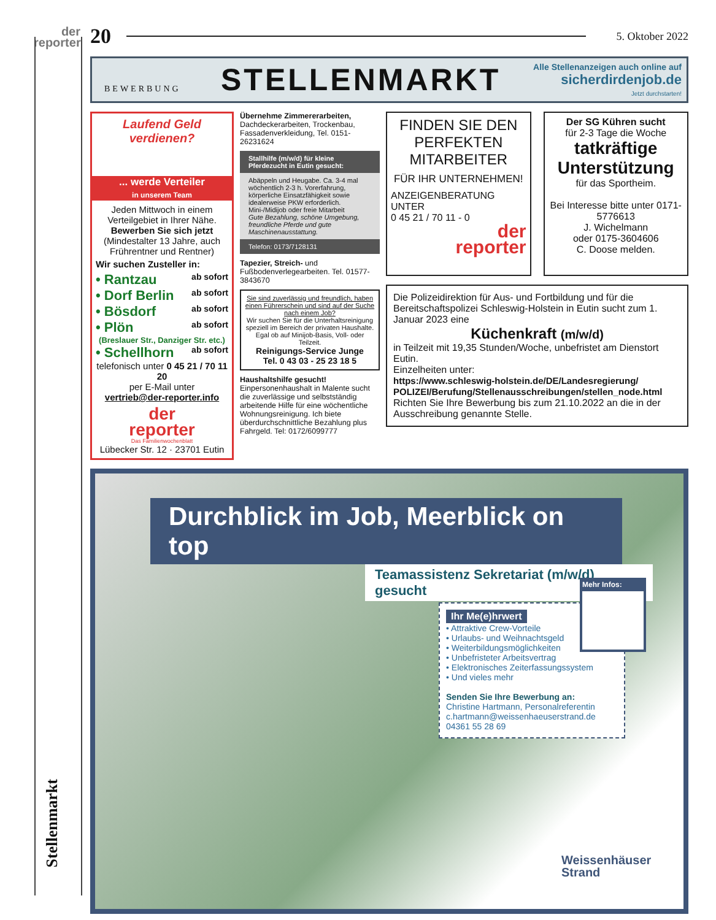der
reporter
Stellenmarkt
20
5. Oktober 2022
BEWERBUNG
STELLENMARKT
Alle Stellenanzeigen auch online auf
sicherdirdenjob.de
Jetzt durchstarten!
Laufend Geld verdienen?
... werde Verteiler
in unserem Team
Jeden Mittwoch in einem Verteilgebiet in Ihrer Nähe.
Bewerben Sie sich jetzt
(Mindestalter 13 Jahre, auch Frührentner und Rentner)
Wir suchen Zusteller in:
• Rantzau ab sofort
• Dorf Berlin ab sofort
• Bösdorf ab sofort
• Plön ab sofort
(Breslauer Str., Danziger Str. etc.)
• Schellhorn ab sofort
telefonisch unter 0 45 21 / 70 11 20
per E-Mail unter
vertrieb@der-reporter.info
der
reporter
Das Familienwochenblatt
Lübecker Str. 12 · 23701 Eutin
Übernehme Zimmererarbeiten, Dachdeckerarbeiten, Trockenbau, Fassadenverkleidung, Tel. 0151-26231624
Stallhilfe (m/w/d) für kleine Pferdezucht in Eutin gesucht:
Abäppeln und Heugabe. Ca. 3-4 mal wöchentlich 2-3 h. Vorerfahrung, körperliche Einsatzfähigkeit sowie idealerweise PKW erforderlich. Mini-/Midijob oder freie Mitarbeit
Gute Bezahlung, schöne Umgebung, freundliche Pferde und gute Maschinenausstattung.
Telefon: 0173/7128131
Tapezier, Streich- und Fußbodenverlegearbeiten. Tel. 01577-3843670
Sie sind zuverlässig und freundlich, haben einen Führerschein und sind auf der Suche nach einem Job?
Wir suchen Sie für die Unterhaltsreinigung speziell im Bereich der privaten Haushalte. Egal ob auf Minijob-Basis, Voll- oder Teilzeit.
Reinigungs-Service Junge
Tel. 0 43 03 - 25 23 18 5
Haushaltshilfe gesucht! Einpersonenhaushalt in Malente sucht die zuverlässige und selbstständig arbeitende Hilfe für eine wöchentliche Wohnungsreinigung. Ich biete überdurchschnittliche Bezahlung plus Fahrgeld. Tel: 0172/6099777
FINDEN SIE DEN PERFEKTEN MITARBEITER
FÜR IHR UNTERNEHMEN!
ANZEIGENBERATUNG UNTER
0 45 21 / 70 11 - 0
der
reporter
Der SG Kühren sucht
für 2-3 Tage die Woche
tatkräftige
Unterstützung
für das Sportheim.
Bei Interesse bitte unter 0171-5776613
J. Wichelmann
oder 0175-3604606
C. Doose melden.
Die Polizeidirektion für Aus- und Fortbildung und für die Bereitschaftspolizei Schleswig-Holstein in Eutin sucht zum 1. Januar 2023 eine
Küchenkraft (m/w/d)
in Teilzeit mit 19,35 Stunden/Woche, unbefristet am Dienstort Eutin.
Einzelheiten unter:
https://www.schleswig-holstein.de/DE/Landesregierung/ POLIZEI/Berufung/Stellenausschreibungen/stellen_node.html
Richten Sie Ihre Bewerbung bis zum 21.10.2022 an die in der Ausschreibung genannte Stelle.
Durchblick im Job, Meerblick on top
Teamassistenz Sekretariat (m/w/d) gesucht
Ihr Me(e)hrwert
• Attraktive Crew-Vorteile
• Urlaubs- und Weihnachtsgeld
• Weiterbildungsmöglichkeiten
• Unbefristeter Arbeitsvertrag
• Elektronisches Zeiterfassungssystem
• Und vieles mehr
Senden Sie Ihre Bewerbung an:
Christine Hartmann, Personalreferentin
c.hartmann@weissenhaeuserstrand.de
04361 55 28 69
Mehr Infos:
Weissenhäuser
Strand